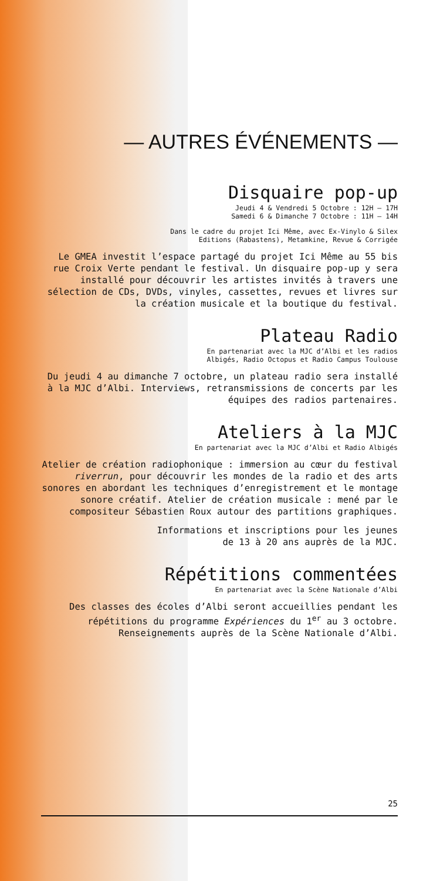— AUTRES ÉVÉNEMENTS —
Disquaire pop-up
Jeudi 4 & Vendredi 5 Octobre : 12H — 17H
Samedi 6 & Dimanche 7 Octobre : 11H — 14H
Dans le cadre du projet Ici Même, avec Ex-Vinylo & Silex
Editions (Rabastens), Metamkine, Revue & Corrigée
Le GMEA investit l’espace partagé du projet Ici Même au 55 bis rue Croix Verte pendant le festival. Un disquaire pop-up y sera installé pour découvrir les artistes invités à travers une sélection de CDs, DVDs, vinyles, cassettes, revues et livres sur la création musicale et la boutique du festival.
Plateau Radio
En partenariat avec la MJC d’Albi et les radios
Albigés, Radio Octopus et Radio Campus Toulouse
Du jeudi 4 au dimanche 7 octobre, un plateau radio sera installé à la MJC d’Albi. Interviews, retransmissions de concerts par les équipes des radios partenaires.
Ateliers à la MJC
En partenariat avec la MJC d’Albi et Radio Albigés
Atelier de création radiophonique : immersion au cœur du festival riverrun, pour découvrir les mondes de la radio et des arts sonores en abordant les techniques d’enregistrement et le montage sonore créatif. Atelier de création musicale : mené par le compositeur Sébastien Roux autour des partitions graphiques.
Informations et inscriptions pour les jeunes
de 13 à 20 ans auprès de la MJC.
Répétitions commentées
En partenariat avec la Scène Nationale d’Albi
Des classes des écoles d’Albi seront accueillies pendant les répétitions du programme Expériences du 1<sup>er</sup> au 3 octobre. Renseignements auprès de la Scène Nationale d’Albi.
25